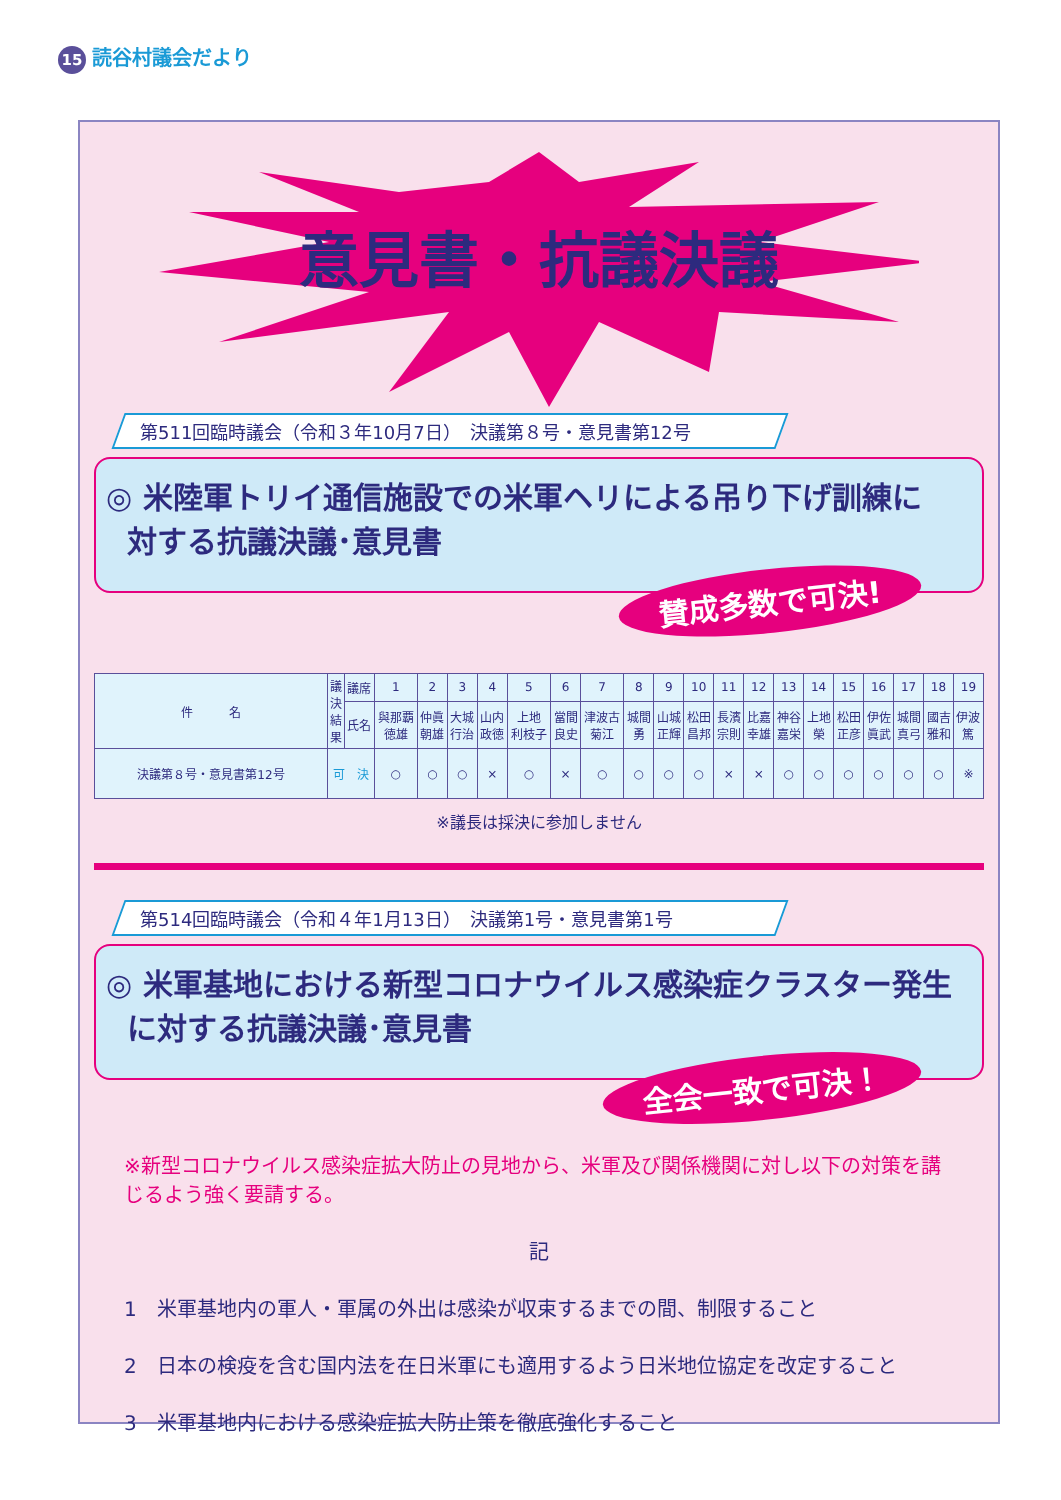15 読谷村議会だより
意見書・抗議決議
第511回臨時議会（令和３年10月7日）　決議第８号・意見書第12号
◎ 米陸軍トリイ通信施設での米軍ヘリによる吊り下げ訓練に
対する抗議決議･意見書
賛成多数で可決!
| 件 名 | 議 決 結 果 | 議席 | 1 | 2 | 3 | 4 | 5 | 6 | 7 | 8 | 9 | 10 | 11 | 12 | 13 | 14 | 15 | 16 | 17 | 18 | 19 |
| --- | --- | --- | --- | --- | --- | --- | --- | --- | --- | --- | --- | --- | --- | --- | --- | --- | --- | --- | --- | --- | --- |
| | | 氏名 | 與那覇 徳雄 | 仲眞 朝雄 | 大城 行治 | 山内 政徳 | 上地 利枝子 | 當間 良史 | 津波古 菊江 | 城間 勇 | 山城 正輝 | 松田 昌邦 | 長濱 宗則 | 比嘉 幸雄 | 神谷 嘉栄 | 上地 榮 | 松田 正彦 | 伊佐 眞武 | 城間 真弓 | 國吉 雅和 | 伊波 篤 |
| 決議第８号・意見書第12号 | 可 決 | | ○ | ○ | ○ | × | ○ | × | ○ | ○ | ○ | ○ | × | × | ○ | ○ | ○ | ○ | ○ | ○ | ※ |
※議長は採決に参加しません
第514回臨時議会（令和４年1月13日）　決議第1号・意見書第1号
◎ 米軍基地における新型コロナウイルス感染症クラスター発生
に対する抗議決議･意見書
全会一致で可決！
※新型コロナウイルス感染症拡大防止の見地から、米軍及び関係機関に対し以下の対策を講じるよう強く要請する。
記
1　米軍基地内の軍人・軍属の外出は感染が収束するまでの間、制限すること
2　日本の検疫を含む国内法を在日米軍にも適用するよう日米地位協定を改定すること
3　米軍基地内における感染症拡大防止策を徹底強化すること